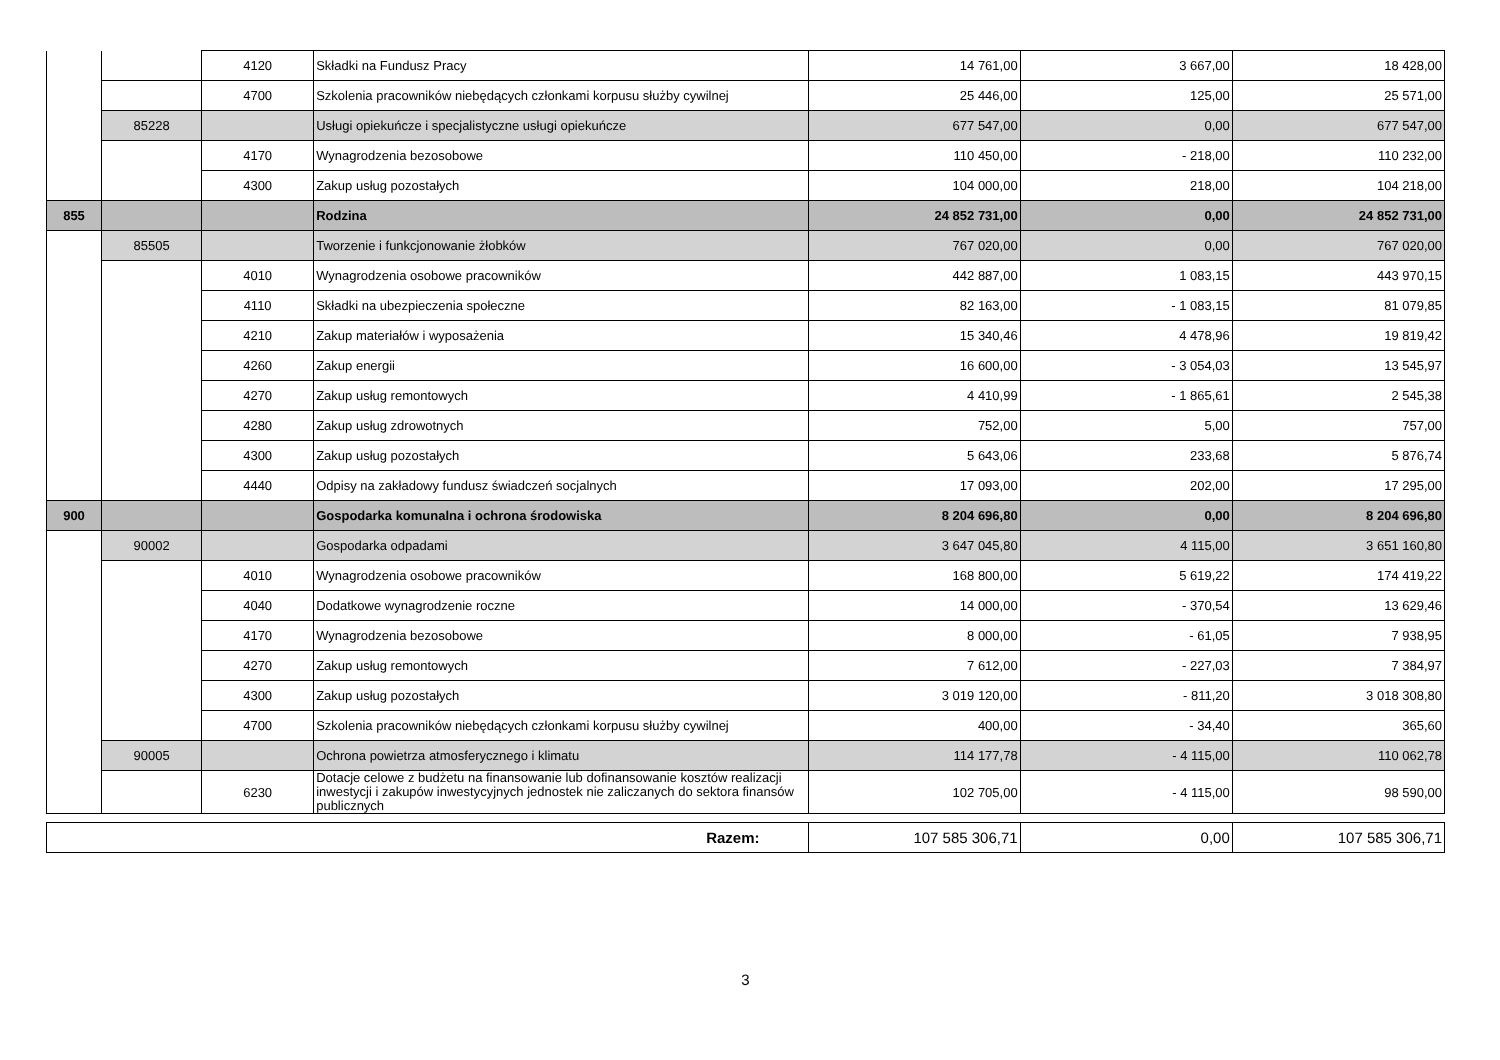| | | 4120 | Składki na Fundusz Pracy | 14 761,00 | 3 667,00 | 18 428,00 |
| | | 4700 | Szkolenia pracowników niebędących członkami korpusu służby cywilnej | 25 446,00 | 125,00 | 25 571,00 |
| | 85228 | | Usługi opiekuńcze i specjalistyczne usługi opiekuńcze | 677 547,00 | 0,00 | 677 547,00 |
| | | 4170 | Wynagrodzenia bezosobowe | 110 450,00 | - 218,00 | 110 232,00 |
| | | 4300 | Zakup usług pozostałych | 104 000,00 | 218,00 | 104 218,00 |
| 855 | | | Rodzina | 24 852 731,00 | 0,00 | 24 852 731,00 |
| | 85505 | | Tworzenie i funkcjonowanie żłobków | 767 020,00 | 0,00 | 767 020,00 |
| | | 4010 | Wynagrodzenia osobowe pracowników | 442 887,00 | 1 083,15 | 443 970,15 |
| | | 4110 | Składki na ubezpieczenia społeczne | 82 163,00 | - 1 083,15 | 81 079,85 |
| | | 4210 | Zakup materiałów i wyposażenia | 15 340,46 | 4 478,96 | 19 819,42 |
| | | 4260 | Zakup energii | 16 600,00 | - 3 054,03 | 13 545,97 |
| | | 4270 | Zakup usług remontowych | 4 410,99 | - 1 865,61 | 2 545,38 |
| | | 4280 | Zakup usług zdrowotnych | 752,00 | 5,00 | 757,00 |
| | | 4300 | Zakup usług pozostałych | 5 643,06 | 233,68 | 5 876,74 |
| | | 4440 | Odpisy na zakładowy fundusz świadczeń socjalnych | 17 093,00 | 202,00 | 17 295,00 |
| 900 | | | Gospodarka komunalna i ochrona środowiska | 8 204 696,80 | 0,00 | 8 204 696,80 |
| | 90002 | | Gospodarka odpadami | 3 647 045,80 | 4 115,00 | 3 651 160,80 |
| | | 4010 | Wynagrodzenia osobowe pracowników | 168 800,00 | 5 619,22 | 174 419,22 |
| | | 4040 | Dodatkowe wynagrodzenie roczne | 14 000,00 | - 370,54 | 13 629,46 |
| | | 4170 | Wynagrodzenia bezosobowe | 8 000,00 | - 61,05 | 7 938,95 |
| | | 4270 | Zakup usług remontowych | 7 612,00 | - 227,03 | 7 384,97 |
| | | 4300 | Zakup usług pozostałych | 3 019 120,00 | - 811,20 | 3 018 308,80 |
| | | 4700 | Szkolenia pracowników niebędących członkami korpusu służby cywilnej | 400,00 | - 34,40 | 365,60 |
| | 90005 | | Ochrona powietrza atmosferycznego i klimatu | 114 177,78 | - 4 115,00 | 110 062,78 |
| | | 6230 | Dotacje celowe z budżetu na finansowanie lub dofinansowanie kosztów realizacji inwestycji i zakupów inwestycyjnych jednostek nie zaliczanych do sektora finansów publicznych | 102 705,00 | - 4 115,00 | 98 590,00 |
| Razem: | 107 585 306,71 | 0,00 | 107 585 306,71 |
3